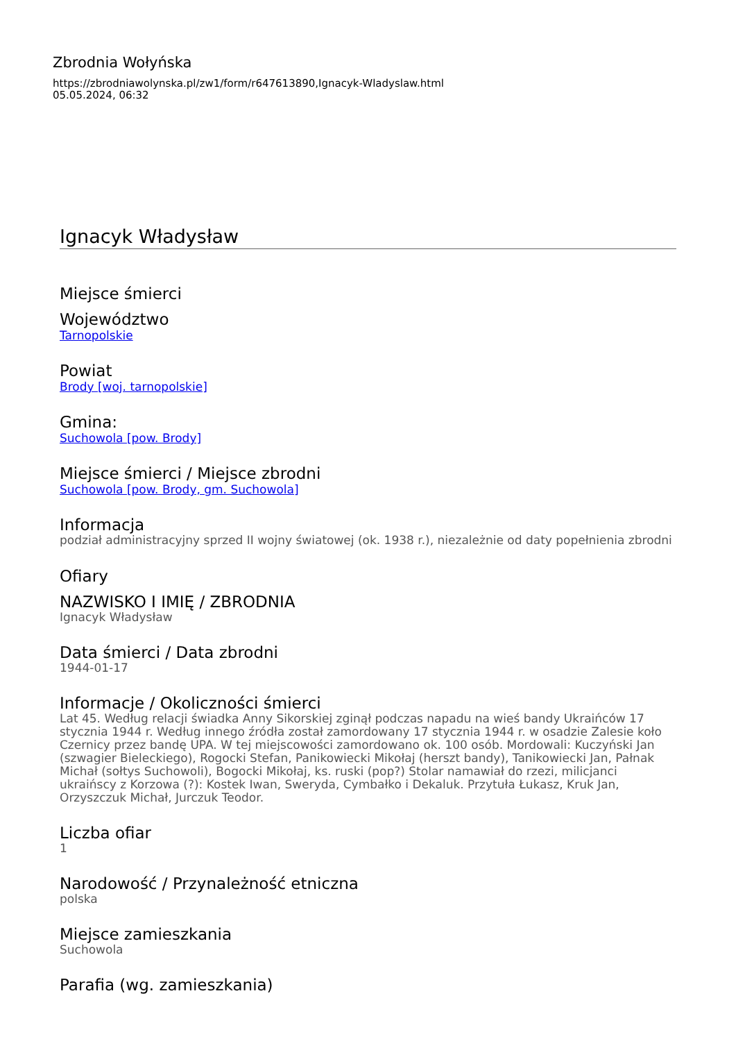Zbrodnia Wołyńska
https://zbrodniawolynska.pl/zw1/form/r647613890,Ignacyk-Wladyslaw.html
05.05.2024, 06:32
Ignacyk Władysław
Miejsce śmierci
Województwo
Tarnopolskie
Powiat
Brody [woj. tarnopolskie]
Gmina:
Suchowola [pow. Brody]
Miejsce śmierci / Miejsce zbrodni
Suchowola [pow. Brody, gm. Suchowola]
Informacja
podział administracyjny sprzed II wojny światowej (ok. 1938 r.), niezależnie od daty popełnienia zbrodni
Ofiary
NAZWISKO I IMIĘ / ZBRODNIA
Ignacyk Władysław
Data śmierci / Data zbrodni
1944-01-17
Informacje / Okoliczności śmierci
Lat 45. Według relacji świadka Anny Sikorskiej zginął podczas napadu na wieś bandy Ukraińców 17 stycznia 1944 r. Według innego źródła został zamordowany 17 stycznia 1944 r. w osadzie Zalesie koło Czernicy przez bandę UPA. W tej miejscowości zamordowano ok. 100 osób. Mordowali: Kuczyński Jan (szwagier Bieleckiego), Rogocki Stefan, Panikowiecki Mikołaj (herszt bandy), Tanikowiecki Jan, Pałnak Michał (sołtys Suchowoli), Bogocki Mikołaj, ks. ruski (pop?) Stolar namawiał do rzezi, milicjanci ukraińscy z Korzowa (?): Kostek Iwan, Sweryda, Cymbałko i Dekaluk. Przytuła Łukasz, Kruk Jan, Orzyszczuk Michał, Jurczuk Teodor.
Liczba ofiar
1
Narodowość / Przynależność etniczna
polska
Miejsce zamieszkania
Suchowola
Parafia (wg. zamieszkania)